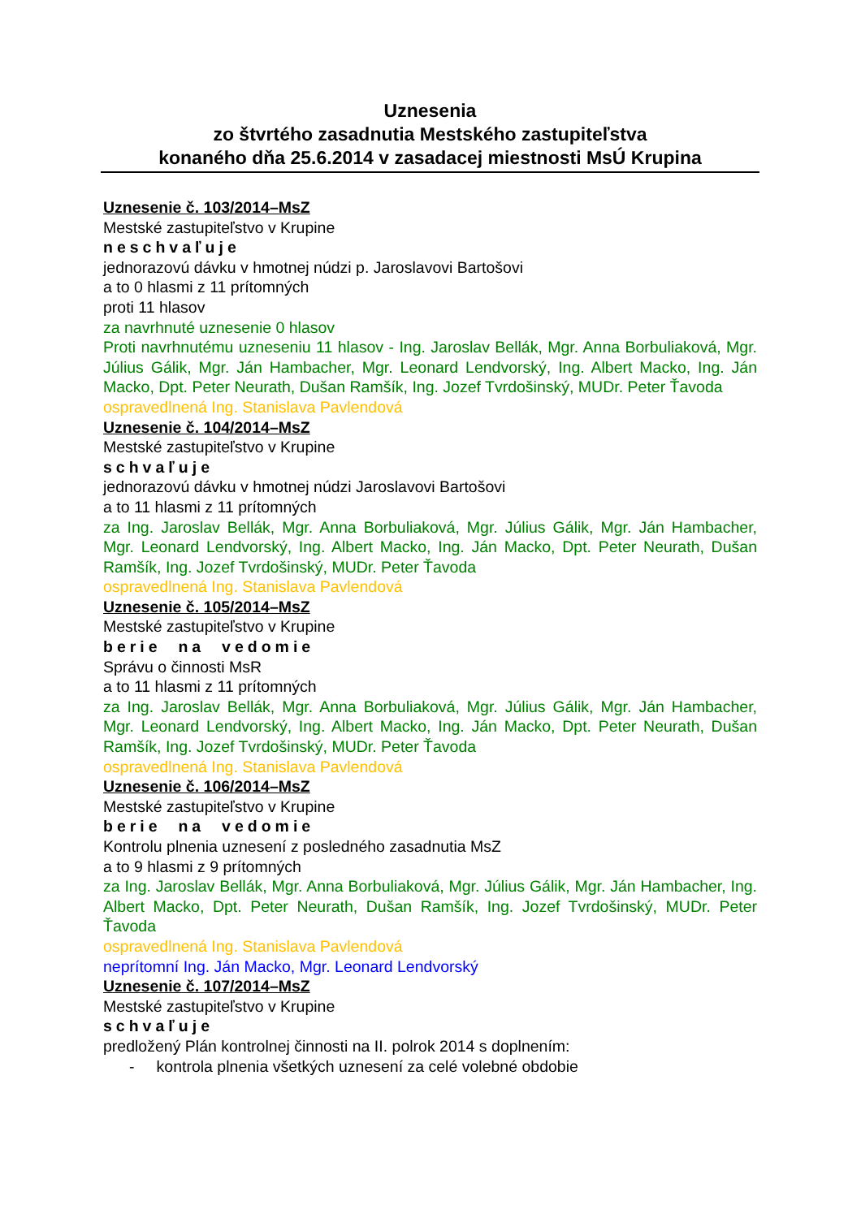Uznesenia
zo štvrtého zasadnutia Mestského zastupiteľstva
konaného dňa 25.6.2014 v zasadacej miestnosti MsÚ Krupina
Uznesenie č. 103/2014–MsZ
Mestské zastupiteľstvo v Krupine
neschvaľuje
jednorazovú dávku v hmotnej núdzi p. Jaroslavovi Bartošovi
a to 0 hlasmi z 11 prítomných
proti 11 hlasov
za navrhnuté uznesenie 0 hlasov
Proti navrhnutému uzneseniu 11 hlasov - Ing. Jaroslav Bellák, Mgr. Anna Borbuliaková, Mgr. Július Gálik, Mgr. Ján Hambacher, Mgr. Leonard Lendvorský, Ing. Albert Macko, Ing. Ján Macko, Dpt. Peter Neurath, Dušan Ramšík, Ing. Jozef Tvrdošinský, MUDr. Peter Ťavoda
ospravedlnená Ing. Stanislava Pavlendová
Uznesenie č. 104/2014–MsZ
Mestské zastupiteľstvo v Krupine
schvaľuje
jednorazovú dávku v hmotnej núdzi Jaroslavovi Bartošovi
a to 11 hlasmi z 11 prítomných
za Ing. Jaroslav Bellák, Mgr. Anna Borbuliaková, Mgr. Július Gálik, Mgr. Ján Hambacher, Mgr. Leonard Lendvorský, Ing. Albert Macko, Ing. Ján Macko, Dpt. Peter Neurath, Dušan Ramšík, Ing. Jozef Tvrdošinský, MUDr. Peter Ťavoda
ospravedlnená Ing. Stanislava Pavlendová
Uznesenie č. 105/2014–MsZ
Mestské zastupiteľstvo v Krupine
berie na vedomie
Správu o činnosti MsR
a to 11 hlasmi z 11 prítomných
za Ing. Jaroslav Bellák, Mgr. Anna Borbuliaková, Mgr. Július Gálik, Mgr. Ján Hambacher, Mgr. Leonard Lendvorský, Ing. Albert Macko, Ing. Ján Macko, Dpt. Peter Neurath, Dušan Ramšík, Ing. Jozef Tvrdošinský, MUDr. Peter Ťavoda
ospravedlnená Ing. Stanislava Pavlendová
Uznesenie č. 106/2014–MsZ
Mestské zastupiteľstvo v Krupine
berie na vedomie
Kontrolu plnenia uznesení z posledného zasadnutia MsZ
a to 9 hlasmi z 9 prítomných
za Ing. Jaroslav Bellák, Mgr. Anna Borbuliaková, Mgr. Július Gálik, Mgr. Ján Hambacher, Ing. Albert Macko, Dpt. Peter Neurath, Dušan Ramšík, Ing. Jozef Tvrdošinský, MUDr. Peter Ťavoda
ospravedlnená Ing. Stanislava Pavlendová
neprítomní Ing. Ján Macko, Mgr. Leonard Lendvorský
Uznesenie č. 107/2014–MsZ
Mestské zastupiteľstvo v Krupine
schvaľuje
predložený Plán kontrolnej činnosti na II. polrok 2014 s doplnením:
- kontrola plnenia všetkých uznesení za celé volebné obdobie